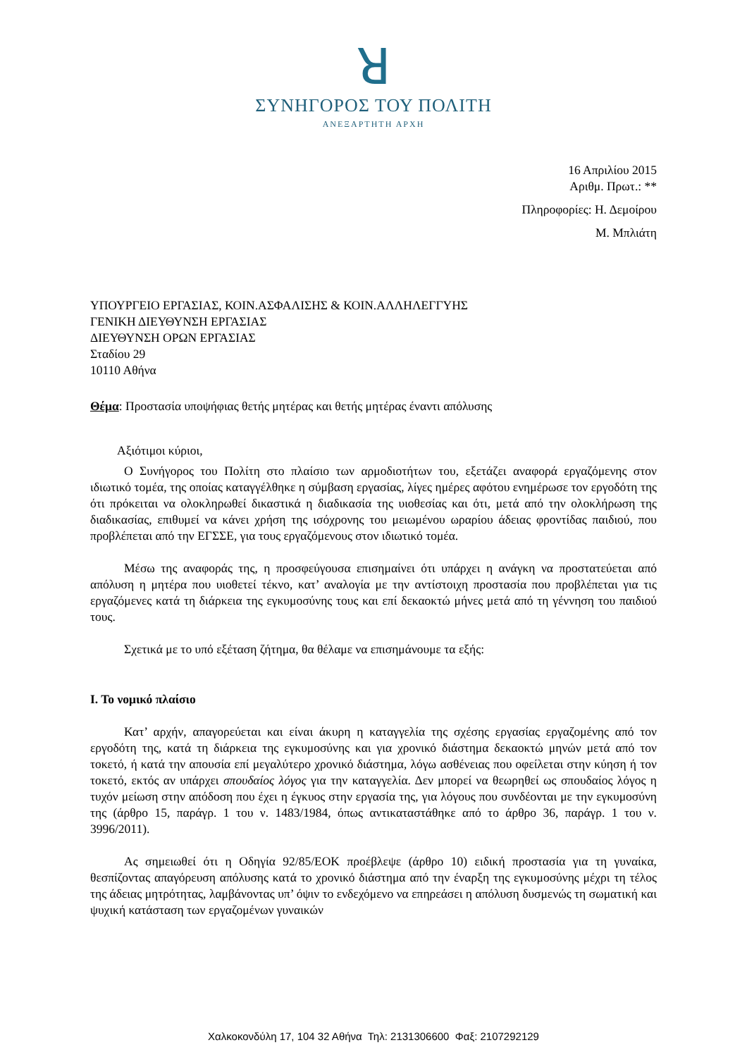ꓤ
ΣΥΝΗΓΟΡΟΣ ΤΟΥ ΠΟΛΙΤΗ
ΑΝΕΞΑΡΤΗΤΗ ΑΡΧΗ
16 Απριλίου 2015
Αριθμ. Πρωτ.: **
Πληροφορίες: Η. Δεμοίρου
Μ. Μπλιάτη
ΥΠΟΥΡΓΕΙΟ ΕΡΓΑΣΙΑΣ, ΚΟΙΝ.ΑΣΦΑΛΙΣΗΣ & ΚΟΙΝ.ΑΛΛΗΛΕΓΓΥΗΣ
ΓΕΝΙΚΗ ΔΙΕΥΘΥΝΣΗ ΕΡΓΑΣΙΑΣ
ΔΙΕΥΘΥΝΣΗ ΟΡΩΝ ΕΡΓΑΣΙΑΣ
Σταδίου 29
10110 Αθήνα
Θέμα: Προστασία υποψήφιας θετής μητέρας και θετής μητέρας έναντι απόλυσης
Αξιότιμοι κύριοι,
Ο Συνήγορος του Πολίτη στο πλαίσιο των αρμοδιοτήτων του, εξετάζει αναφορά εργαζόμενης στον ιδιωτικό τομέα, της οποίας καταγγέλθηκε η σύμβαση εργασίας, λίγες ημέρες αφότου ενημέρωσε τον εργοδότη της ότι πρόκειται να ολοκληρωθεί δικαστικά η διαδικασία της υιοθεσίας και ότι, μετά από την ολοκλήρωση της διαδικασίας, επιθυμεί να κάνει χρήση της ισόχρονης του μειωμένου ωραρίου άδειας φροντίδας παιδιού, που προβλέπεται από την ΕΓΣΣΕ, για τους εργαζόμενους στον ιδιωτικό τομέα.
Μέσω της αναφοράς της, η προσφεύγουσα επισημαίνει ότι υπάρχει η ανάγκη να προστατεύεται από απόλυση η μητέρα που υιοθετεί τέκνο, κατ’ αναλογία με την αντίστοιχη προστασία που προβλέπεται για τις εργαζόμενες κατά τη διάρκεια της εγκυμοσύνης τους και επί δεκαοκτώ μήνες μετά από τη γέννηση του παιδιού τους.
Σχετικά με το υπό εξέταση ζήτημα, θα θέλαμε να επισημάνουμε τα εξής:
Ι. Το νομικό πλαίσιο
Κατ’ αρχήν, απαγορεύεται και είναι άκυρη η καταγγελία της σχέσης εργασίας εργαζομένης από τον εργοδότη της, κατά τη διάρκεια της εγκυμοσύνης και για χρονικό διάστημα δεκαοκτώ μηνών μετά από τον τοκετό, ή κατά την απουσία επί μεγαλύτερο χρονικό διάστημα, λόγω ασθένειας που οφείλεται στην κύηση ή τον τοκετό, εκτός αν υπάρχει σπουδαίος λόγος για την καταγγελία. Δεν μπορεί να θεωρηθεί ως σπουδαίος λόγος η τυχόν μείωση στην απόδοση που έχει η έγκυος στην εργασία της, για λόγους που συνδέονται με την εγκυμοσύνη της (άρθρο 15, παράγρ. 1 του ν. 1483/1984, όπως αντικαταστάθηκε από το άρθρο 36, παράγρ. 1 του ν. 3996/2011).
Ας σημειωθεί ότι η Οδηγία 92/85/ΕΟΚ προέβλεψε (άρθρο 10) ειδική προστασία για τη γυναίκα, θεσπίζοντας απαγόρευση απόλυσης κατά το χρονικό διάστημα από την έναρξη της εγκυμοσύνης μέχρι τη τέλος της άδειας μητρότητας, λαμβάνοντας υπ’ όψιν το ενδεχόμενο να επηρεάσει η απόλυση δυσμενώς τη σωματική και ψυχική κατάσταση των εργαζομένων γυναικών
Χαλκοκονδύλη 17, 104 32 Αθήνα Τηλ: 2131306600 Φαξ: 2107292129